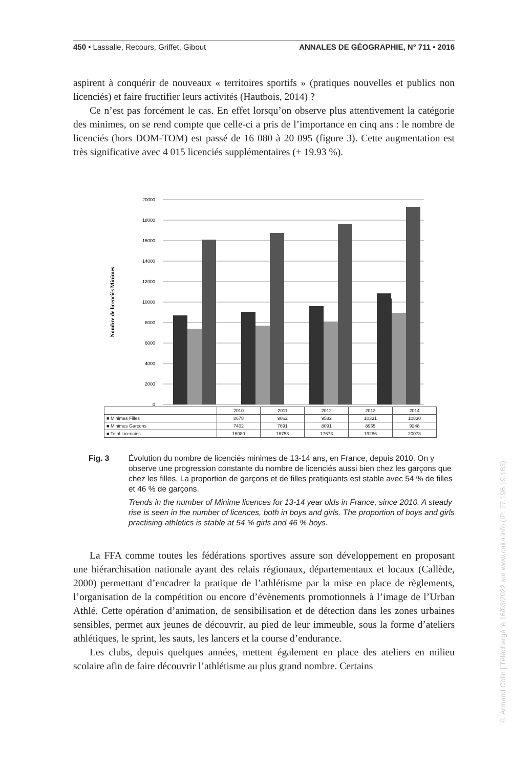450 • Lassalle, Recours, Griffet, Gibout ANNALES DE GÉOGRAPHIE, N° 711 • 2016
aspirent à conquérir de nouveaux « territoires sportifs » (pratiques nouvelles et publics non licenciés) et faire fructifier leurs activités (Hautbois, 2014) ?
Ce n’est pas forcément le cas. En effet lorsqu’on observe plus attentivement la catégorie des minimes, on se rend compte que celle-ci a pris de l’importance en cinq ans : le nombre de licenciés (hors DOM-TOM) est passé de 16 080 à 20 095 (figure 3). Cette augmentation est très significative avec 4 015 licenciés supplémentaires (+ 19.93 %).
Nombre de licenciés Minimes
20000
18000
16000
14000
12000
10000
8000
6000
4000
2000
0
| | 2010 | 2011 | 2012 | 2013 | 2014 |
| --- | --- | --- | --- | --- | --- |
| ■ Minimes Filles | 8678 | 9062 | 9582 | 10331 | 10830 |
| ■ Minimes Garçons | 7402 | 7691 | 8091 | 8955 | 9248 |
| ■ Total Licenciés | 16080 | 16753 | 17673 | 19286 | 20078 |
Fig. 3 Évolution du nombre de licenciés minimes de 13-14 ans, en France, depuis 2010. On y observe une progression constante du nombre de licenciés aussi bien chez les garçons que chez les filles. La proportion de garçons et de filles pratiquants est stable avec 54 % de filles et 46 % de garçons.
Trends in the number of Minime licences for 13-14 year olds in France, since 2010. A steady rise is seen in the number of licences, both in boys and girls. The proportion of boys and girls practising athletics is stable at 54 % girls and 46 % boys.
La FFA comme toutes les fédérations sportives assure son développement en proposant une hiérarchisation nationale ayant des relais régionaux, départementaux et locaux (Callède, 2000) permettant d’encadrer la pratique de l’athlétisme par la mise en place de règlements, l’organisation de la compétition ou encore d’évènements promotionnels à l’image de l’Urban Athlé. Cette opération d’animation, de sensibilisation et de détection dans les zones urbaines sensibles, permet aux jeunes de découvrir, au pied de leur immeuble, sous la forme d’ateliers athlétiques, le sprint, les sauts, les lancers et la course d’endurance.
Les clubs, depuis quelques années, mettent également en place des ateliers en milieu scolaire afin de faire découvrir l’athlétisme au plus grand nombre. Certains
© Armand Colin | Téléchargé le 16/03/2022 sur www.cairn.info (IP: 77.196.19.163)